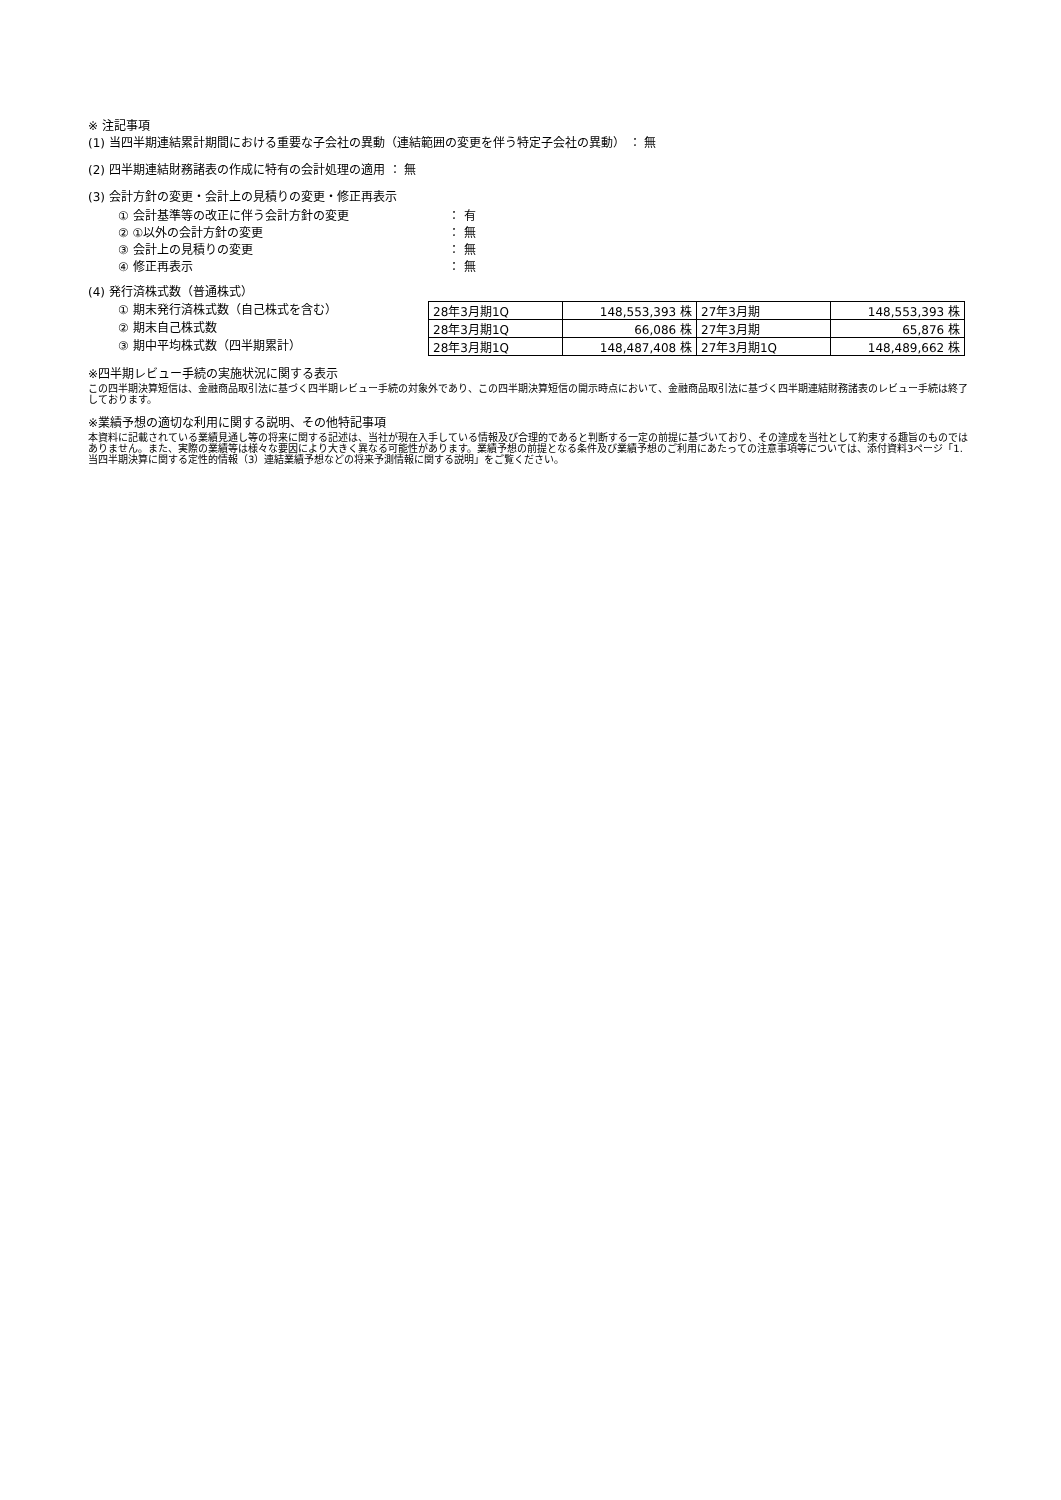※ 注記事項
(1) 当四半期連結累計期間における重要な子会社の異動（連結範囲の変更を伴う特定子会社の異動） ： 無
(2) 四半期連結財務諸表の作成に特有の会計処理の適用 ： 無
(3) 会計方針の変更・会計上の見積りの変更・修正再表示
① 会計基準等の改正に伴う会計方針の変更 ： 有
② ①以外の会計方針の変更 ： 無
③ 会計上の見積りの変更 ： 無
④ 修正再表示 ： 無
(4) 発行済株式数（普通株式）
① 期末発行済株式数（自己株式を含む）
② 期末自己株式数
③ 期中平均株式数（四半期累計）
| 28年3月期1Q | 148,553,393 株 | 27年3月期 | 148,553,393 株 |
| 28年3月期1Q | 66,086 株 | 27年3月期 | 65,876 株 |
| 28年3月期1Q | 148,487,408 株 | 27年3月期1Q | 148,489,662 株 |
※四半期レビュー手続の実施状況に関する表示
この四半期決算短信は、金融商品取引法に基づく四半期レビュー手続の対象外であり、この四半期決算短信の開示時点において、金融商品取引法に基づく四半期連結財務諸表のレビュー手続は終了しております。
※業績予想の適切な利用に関する説明、その他特記事項
本資料に記載されている業績見通し等の将来に関する記述は、当社が現在入手している情報及び合理的であると判断する一定の前提に基づいており、その達成を当社として約束する趣旨のものではありません。また、実際の業績等は様々な要因により大きく異なる可能性があります。業績予想の前提となる条件及び業績予想のご利用にあたっての注意事項等については、添付資料3ページ「1. 当四半期決算に関する定性的情報（3）連結業績予想などの将来予測情報に関する説明」をご覧ください。